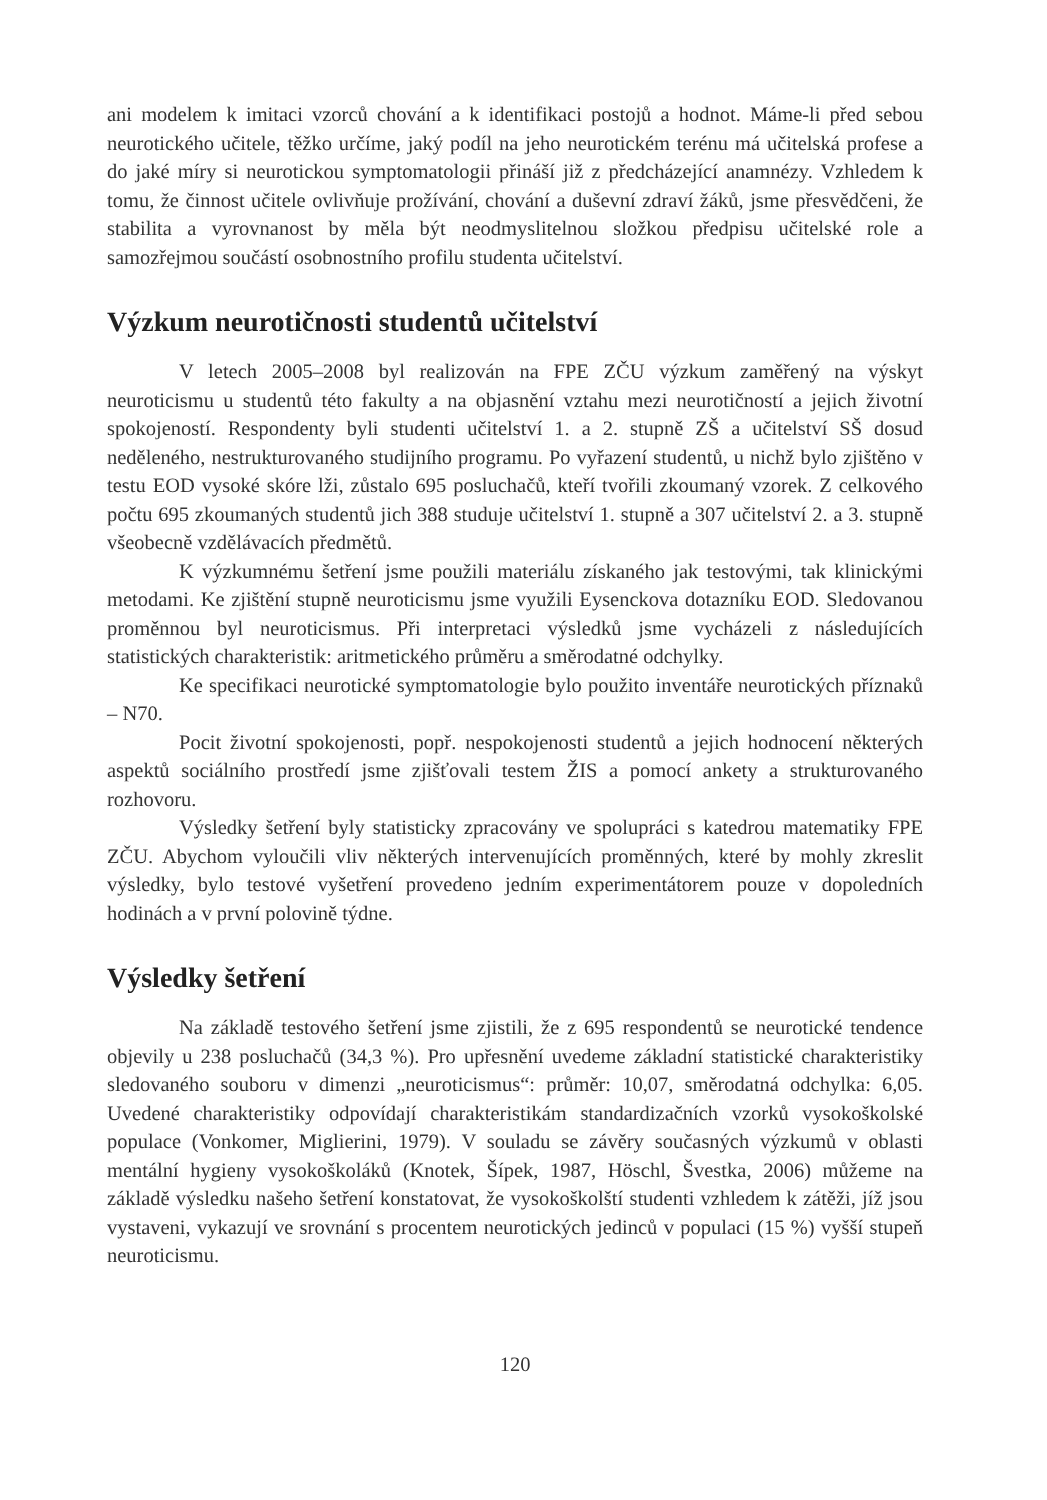ani modelem k imitaci vzorců chování a k identifikaci postojů a hodnot. Máme-li před sebou neurotického učitele, těžko určíme, jaký podíl na jeho neurotickém terénu má učitelská profese a do jaké míry si neurotickou symptomatologii přináší již z předcházející anamnézy. Vzhledem k tomu, že činnost učitele ovlivňuje prožívání, chování a duševní zdraví žáků, jsme přesvědčeni, že stabilita a vyrovnanost by měla být neodmyslitelnou složkou předpisu učitelské role a samozřejmou součástí osobnostního profilu studenta učitelství.
Výzkum neurotičnosti studentů učitelství
V letech 2005–2008 byl realizován na FPE ZČU výzkum zaměřený na výskyt neuroticismu u studentů této fakulty a na objasnění vztahu mezi neurotičností a jejich životní spokojeností. Respondenty byli studenti učitelství 1. a 2. stupně ZŠ a učitelství SŠ dosud neděleného, nestrukturovaného studijního programu. Po vyřazení studentů, u nichž bylo zjištěno v testu EOD vysoké skóre lži, zůstalo 695 posluchačů, kteří tvořili zkoumaný vzorek. Z celkového počtu 695 zkoumaných studentů jich 388 studuje učitelství 1. stupně a 307 učitelství 2. a 3. stupně všeobecně vzdělávacích předmětů.
K výzkumnému šetření jsme použili materiálu získaného jak testovými, tak klinickými metodami. Ke zjištění stupně neuroticismu jsme využili Eysenckova dotazníku EOD. Sledovanou proměnnou byl neuroticismus. Při interpretaci výsledků jsme vycházeli z následujících statistických charakteristik: aritmetického průměru a směrodatné odchylky.
Ke specifikaci neurotické symptomatologie bylo použito inventáře neurotických příznaků – N70.
Pocit životní spokojenosti, popř. nespokojenosti studentů a jejich hodnocení některých aspektů sociálního prostředí jsme zjišťovali testem ŽIS a pomocí ankety a strukturovaného rozhovoru.
Výsledky šetření byly statisticky zpracovány ve spolupráci s katedrou matematiky FPE ZČU. Abychom vyloučili vliv některých intervenujících proměnných, které by mohly zkreslit výsledky, bylo testové vyšetření provedeno jedním experimentátorem pouze v dopoledních hodinách a v první polovině týdne.
Výsledky šetření
Na základě testového šetření jsme zjistili, že z 695 respondentů se neurotické tendence objevily u 238 posluchačů (34,3 %). Pro upřesnění uvedeme základní statistické charakteristiky sledovaného souboru v dimenzi „neuroticismus“: průměr: 10,07, směrodatná odchylka: 6,05. Uvedené charakteristiky odpovídají charakteristikám standardizačních vzorků vysokoškolské populace (Vonkomer, Miglierini, 1979). V souladu se závěry současných výzkumů v oblasti mentální hygieny vysokoškoláků (Knotek, Šípek, 1987, Höschl, Švestka, 2006) můžeme na základě výsledku našeho šetření konstatovat, že vysokoškolští studenti vzhledem k zátěži, jíž jsou vystaveni, vykazují ve srovnání s procentem neurotických jedinců v populaci (15 %) vyšší stupeň neuroticismu.
120